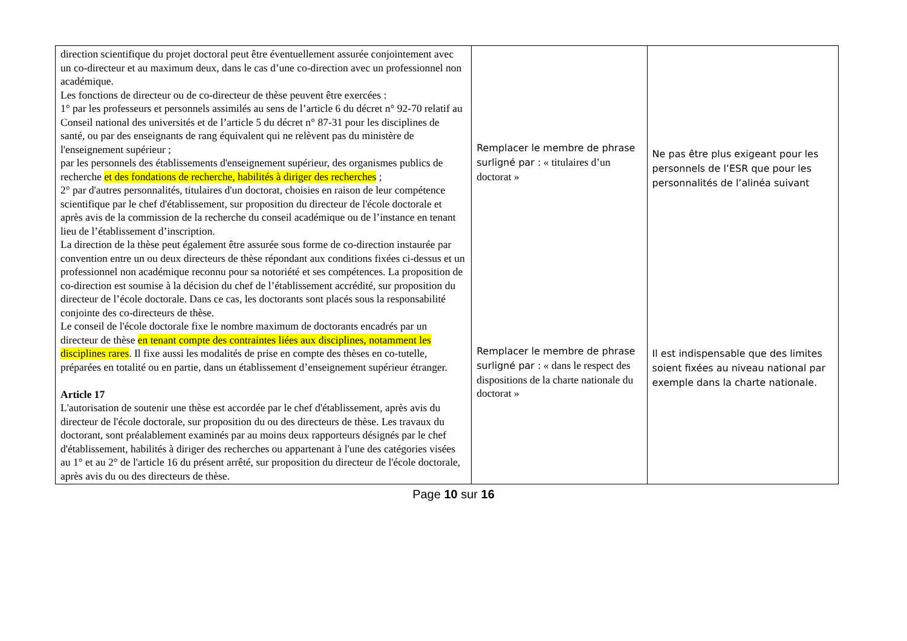| direction scientifique du projet doctoral peut être éventuellement assurée conjointement avec un co-directeur et au maximum deux, dans le cas d’une co-direction avec un professionnel non académique. Les fonctions de directeur ou de co-directeur de thèse peuvent être exercées : 1° par les professeurs et personnels assimilés au sens de l’article 6 du décret n° 92-70 relatif au Conseil national des universités et de l’article 5 du décret n° 87-31 pour les disciplines de santé, ou par des enseignants de rang équivalent qui ne relèvent pas du ministère de l'enseignement supérieur ; par les personnels des établissements d'enseignement supérieur, des organismes publics de recherche et des fondations de recherche, habilités à diriger des recherches ; 2° par d'autres personnalités, titulaires d'un doctorat, choisies en raison de leur compétence scientifique par le chef d'établissement, sur proposition du directeur de l'école doctorale et après avis de la commission de la recherche du conseil académique ou de l’instance en tenant lieu de l’établissement d’inscription. La direction de la thèse peut également être assurée sous forme de co-direction instaurée par convention entre un ou deux directeurs de thèse répondant aux conditions fixées ci-dessus et un professionnel non académique reconnu pour sa notoriété et ses compétences. La proposition de co-direction est soumise à la décision du chef de l’établissement accrédité, sur proposition du directeur de l’école doctorale. Dans ce cas, les doctorants sont placés sous la responsabilité conjointe des co-directeurs de thèse. Le conseil de l'école doctorale fixe le nombre maximum de doctorants encadrés par un directeur de thèse en tenant compte des contraintes liées aux disciplines, notamment les disciplines rares . Il fixe aussi les modalités de prise en compte des thèses en co-tutelle, préparées en totalité ou en partie, dans un établissement d’enseignement supérieur étranger. Article 17 L'autorisation de soutenir une thèse est accordée par le chef d'établissement, après avis du directeur de l'école doctorale, sur proposition du ou des directeurs de thèse. Les travaux du doctorant, sont préalablement examinés par au moins deux rapporteurs désignés par le chef d'établissement, habilités à diriger des recherches ou appartenant à l'une des catégories visées au 1° et au 2° de l'article 16 du présent arrêté, sur proposition du directeur de l'école doctorale, après avis du ou des directeurs de thèse. | Remplacer le membre de phrase surligné par : « titulaires d’un doctorat » Remplacer le membre de phrase surligné par : « dans le respect des dispositions de la charte nationale du doctorat » | Ne pas être plus exigeant pour les personnels de l’ESR que pour les personnalités de l’alinéa suivant Il est indispensable que des limites soient fixées au niveau national par exemple dans la charte nationale. |
Page 10 sur 16